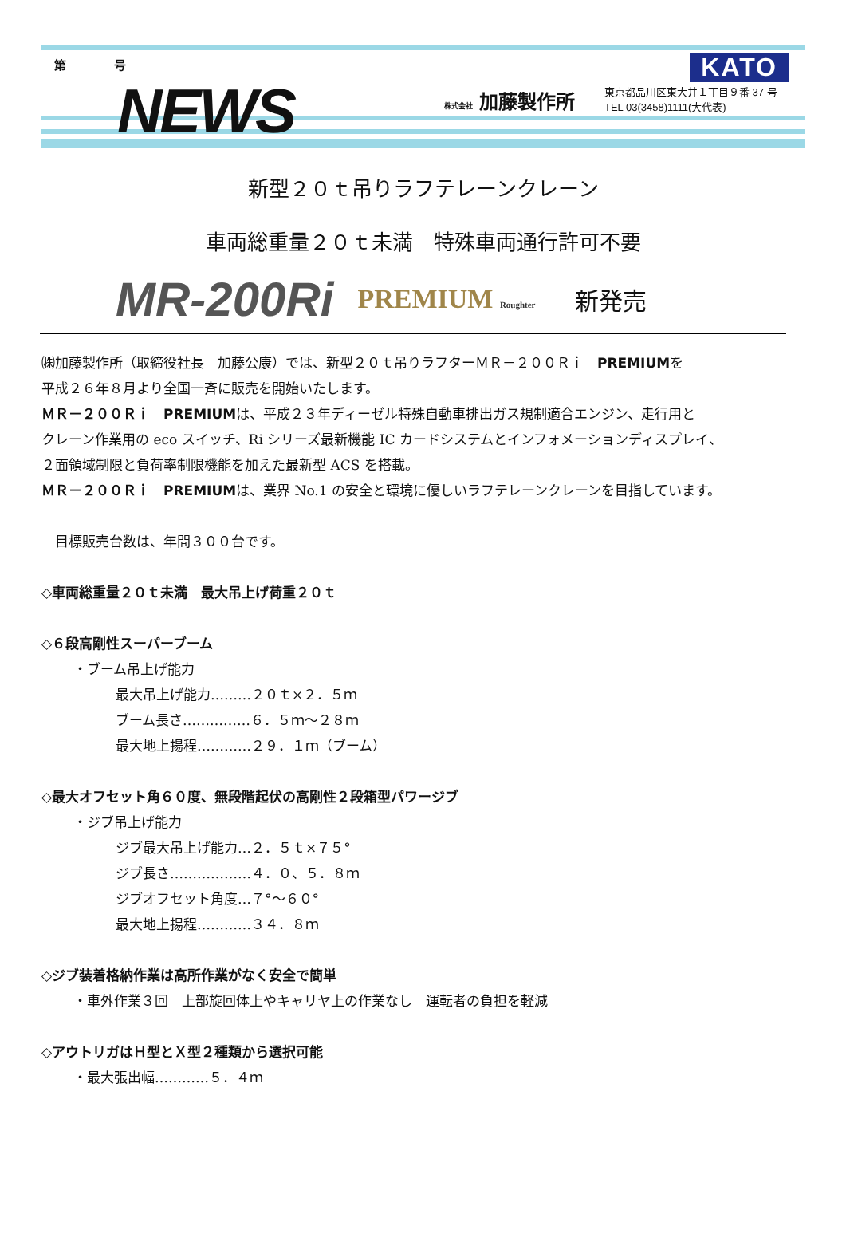第　　　　号
NEWS 株式会社 加藤製作所
東京都品川区東大井１丁目９番 37 号
TEL 03(3458)1111(大代表)
KATO
新型２０ｔ吊りラフテレーンクレーン
車両総重量２０ｔ未満　特殊車両通行許可不要
MR-200Ri PREMIUM Roughter 新発売
㈱加藤製作所（取締役社長　加藤公康）では、新型２０ｔ吊りラフターＭＲ－２００Ｒｉ　PREMIUMを
平成２６年８月より全国一斉に販売を開始いたします。
ＭＲ－２００Ｒｉ　PREMIUMは、平成２３年ディーゼル特殊自動車排出ガス規制適合エンジン、走行用と
クレーン作業用の eco スイッチ、Ri シリーズ最新機能 IC カードシステムとインフォメーションディスプレイ、
２面領域制限と負荷率制限機能を加えた最新型 ACS を搭載。
ＭＲ－２００Ｒｉ　PREMIUMは、業界 No.1 の安全と環境に優しいラフテレーンクレーンを目指しています。
　目標販売台数は、年間３００台です。
◇車両総重量２０ｔ未満　最大吊上げ荷重２０ｔ
◇６段高剛性スーパーブーム
・ブーム吊上げ能力
最大吊上げ能力………２０ｔ×２．５ｍ
ブーム長さ……………６．５ｍ～２８ｍ
最大地上揚程…………２９．１ｍ（ブーム）
◇最大オフセット角６０度、無段階起伏の高剛性２段箱型パワージブ
・ジブ吊上げ能力
ジブ最大吊上げ能力…２．５ｔ×７５°
ジブ長さ………………４．０、５．８ｍ
ジブオフセット角度…７°～６０°
最大地上揚程…………３４．８ｍ
◇ジブ装着格納作業は高所作業がなく安全で簡単
・車外作業３回　上部旋回体上やキャリヤ上の作業なし　運転者の負担を軽減
◇アウトリガはＨ型とＸ型２種類から選択可能
・最大張出幅…………５．４ｍ